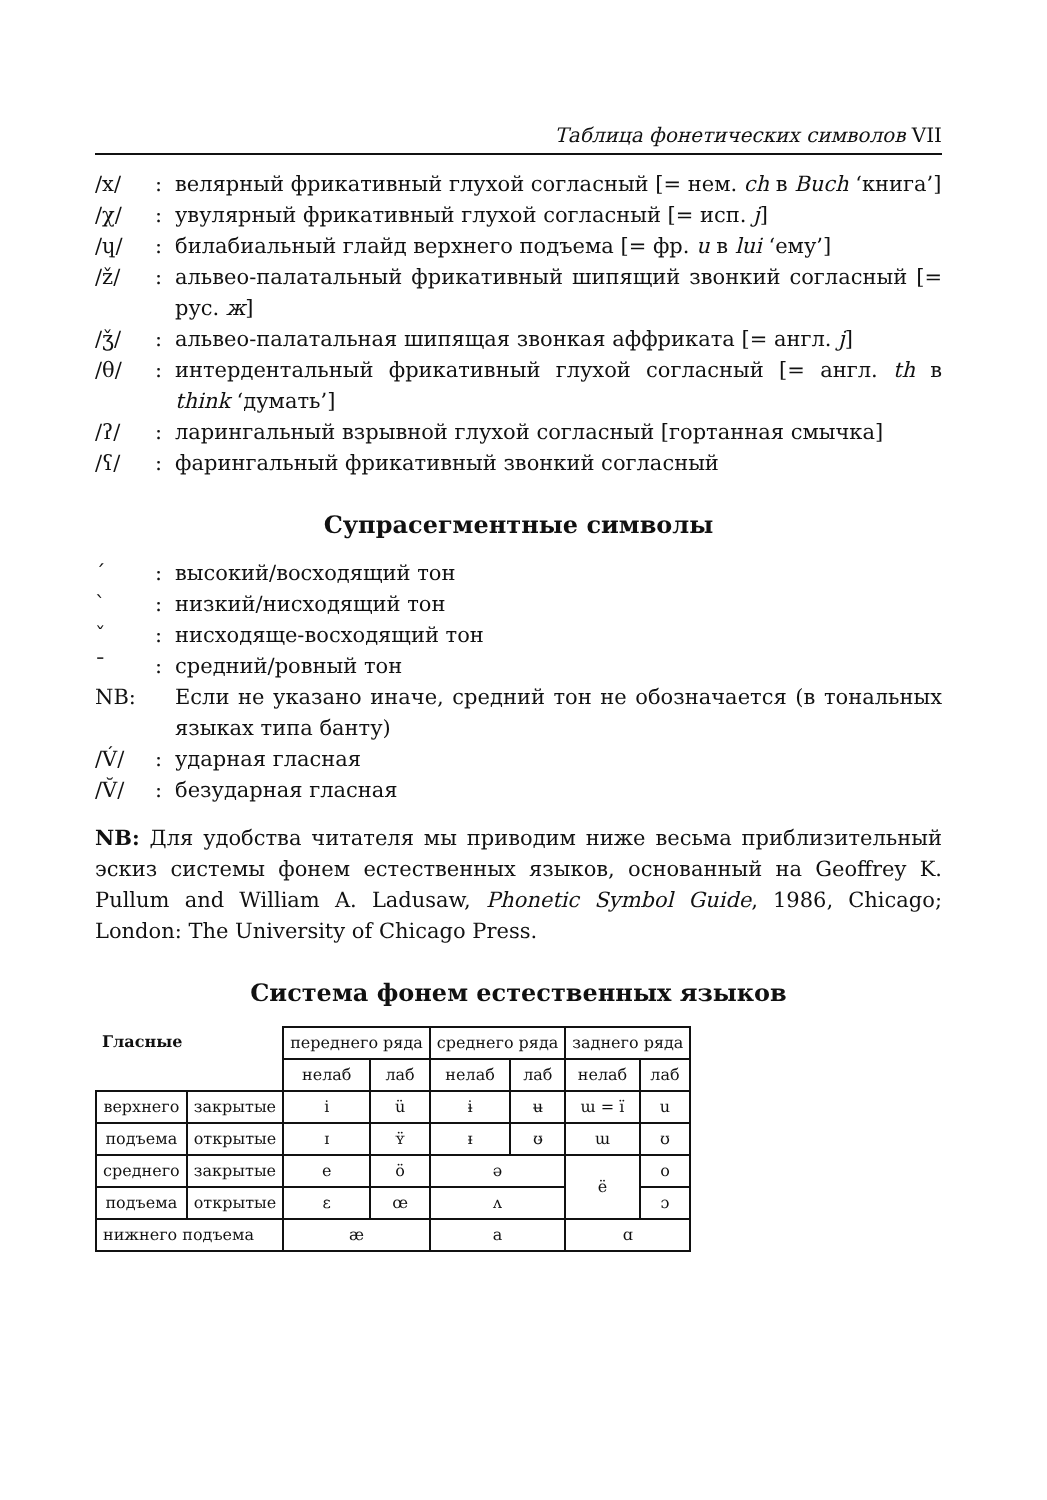Таблица фонетических символов VII
/x/: велярный фрикативный глухой согласный [= нем. ch в Buch ‘книга’]
/χ/: увулярный фрикативный глухой согласный [= исп. j]
/ɥ/: билабиальный глайд верхнего подъема [= фр. u в lui ‘ему’]
/ž/: альвео-палатальный фрикативный шипящий звонкий согласный [= рус. ж]
/ǯ/: альвео-палатальная шипящая звонкая аффриката [= англ. j]
/θ/: интердентальный фрикативный глухой согласный [= англ. th в think ‘думать’]
/ʔ/: ларингальный взрывной глухой согласный [гортанная смычка]
/ʕ/: фарингальный фрикативный звонкий согласный
Супрасегментные символы
´: высокий/восходящий тон
`: низкий/нисходящий тон
ˇ: нисходяще-восходящий тон
¯: средний/ровный тон
NB: Если не указано иначе, средний тон не обозначается (в тональных языках типа банту)
/V́/: ударная гласная
/V̆/: безударная гласная
NB: Для удобства читателя мы приводим ниже весьма приблизительный эскиз системы фонем естественных языков, основанный на Geoffrey K. Pullum and William A. Ladusaw, Phonetic Symbol Guide, 1986, Chicago; London: The University of Chicago Press.
Система фонем естественных языков
| Гласные | | переднего ряда | | среднего ряда | | заднего ряда | |
| | | нелаб | лаб | нелаб | лаб | нелаб | лаб |
| верхнего | закрытые | i | ü | ɨ | ʉ | ɯ = ï | u |
| подъема | открытые | ɪ | ʏ̈ | ɪ̵ | ʊ̵ | ɯ | ʊ |
| среднего | закрытые | e | ö | ə | | ë | o |
| подъема | открытые | ɛ | œ | ʌ | | | ɔ |
| нижнего подъема | | æ | | a | | ɑ | |